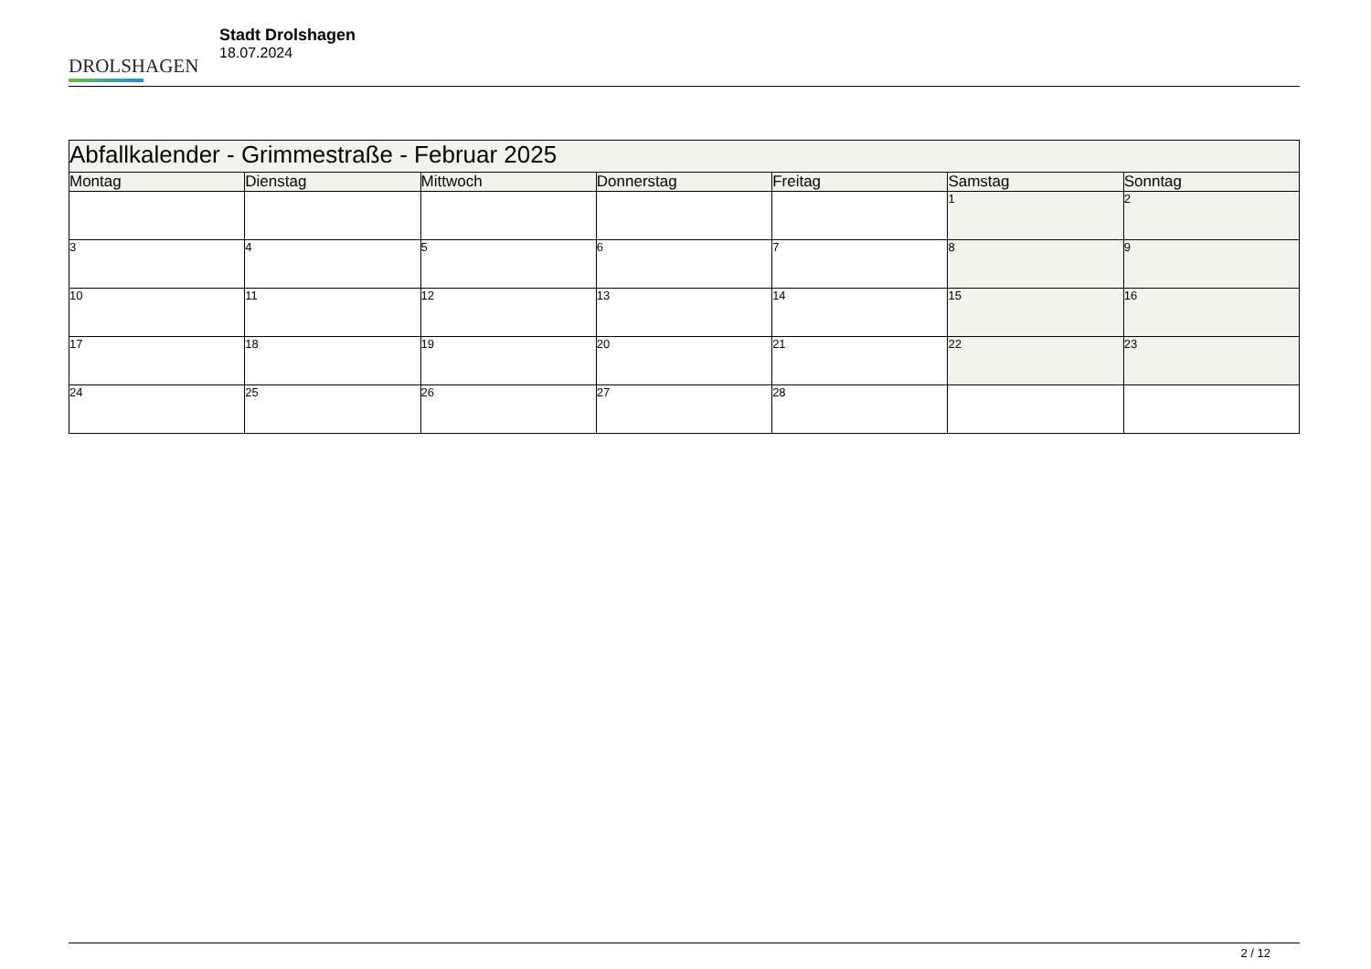DROLSHAGEN
Stadt Drolshagen
18.07.2024
| Abfallkalender - Grimmestraße - Februar 2025 | | | | | | |
| --- | --- | --- | --- | --- | --- | --- |
| Montag | Dienstag | Mittwoch | Donnerstag | Freitag | Samstag | Sonntag |
| | | | | | 1 | 2 |
| 3 | 4 | 5 | 6 | 7 | 8 | 9 |
| 10 | 11 | 12 | 13 | 14 | 15 | 16 |
| 17 | 18 | 19 | 20 | 21 | 22 | 23 |
| 24 | 25 | 26 | 27 | 28 | | |
2 / 12